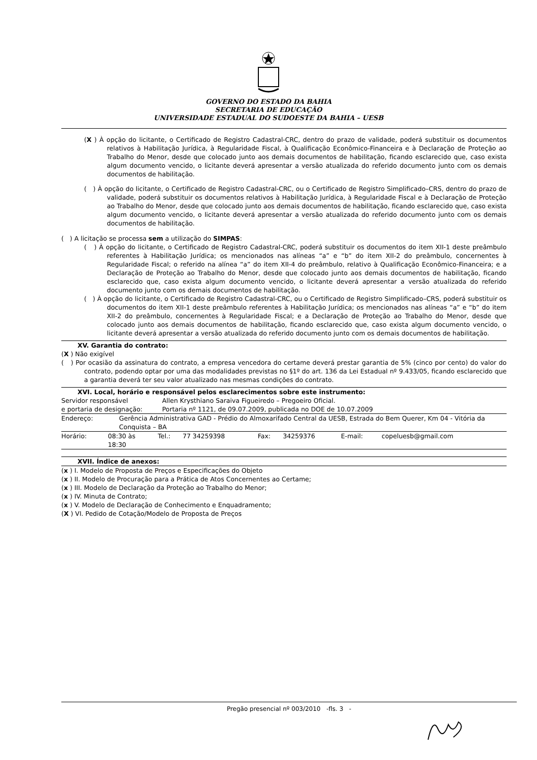GOVERNO DO ESTADO DA BAHIA
SECRETARIA DE EDUCAÇÃO
UNIVERSIDADE ESTADUAL DO SUDOESTE DA BAHIA – UESB
(X ) À opção do licitante, o Certificado de Registro Cadastral-CRC, dentro do prazo de validade, poderá substituir os documentos relativos à Habilitação Jurídica, à Regularidade Fiscal, à Qualificação Econômico-Financeira e à Declaração de Proteção ao Trabalho do Menor, desde que colocado junto aos demais documentos de habilitação, ficando esclarecido que, caso exista algum documento vencido, o licitante deverá apresentar a versão atualizada do referido documento junto com os demais documentos de habilitação.
( ) À opção do licitante, o Certificado de Registro Cadastral-CRC, ou o Certificado de Registro Simplificado–CRS, dentro do prazo de validade, poderá substituir os documentos relativos à Habilitação Jurídica, à Regularidade Fiscal e à Declaração de Proteção ao Trabalho do Menor, desde que colocado junto aos demais documentos de habilitação, ficando esclarecido que, caso exista algum documento vencido, o licitante deverá apresentar a versão atualizada do referido documento junto com os demais documentos de habilitação.
( ) A licitação se processa sem a utilização do SIMPAS:
( ) À opção do licitante, o Certificado de Registro Cadastral-CRC, poderá substituir os documentos do item XII-1 deste preâmbulo referentes à Habilitação Jurídica; os mencionados nas alíneas “a” e “b” do item XII-2 do preâmbulo, concernentes à Regularidade Fiscal; o referido na alínea “a” do item XII-4 do preâmbulo, relativo à Qualificação Econômico-Financeira; e a Declaração de Proteção ao Trabalho do Menor, desde que colocado junto aos demais documentos de habilitação, ficando esclarecido que, caso exista algum documento vencido, o licitante deverá apresentar a versão atualizada do referido documento junto com os demais documentos de habilitação.
( ) À opção do licitante, o Certificado de Registro Cadastral-CRC, ou o Certificado de Registro Simplificado–CRS, poderá substituir os documentos do item XII-1 deste preâmbulo referentes à Habilitação Jurídica; os mencionados nas alíneas “a” e “b” do item XII-2 do preâmbulo, concernentes à Regularidade Fiscal; e a Declaração de Proteção ao Trabalho do Menor, desde que colocado junto aos demais documentos de habilitação, ficando esclarecido que, caso exista algum documento vencido, o licitante deverá apresentar a versão atualizada do referido documento junto com os demais documentos de habilitação.
XV. Garantia do contrato:
(X ) Não exigível
( ) Por ocasião da assinatura do contrato, a empresa vencedora do certame deverá prestar garantia de 5% (cinco por cento) do valor do contrato, podendo optar por uma das modalidades previstas no §1º do art. 136 da Lei Estadual nº 9.433/05, ficando esclarecido que a garantia deverá ter seu valor atualizado nas mesmas condições do contrato.
XVI. Local, horário e responsável pelos esclarecimentos sobre este instrumento:
| Servidor responsável e portaria de designação: | Allen Krysthiano Saraiva Figueiredo – Pregoeiro Oficial. Portaria nº 1121, de 09.07.2009, publicada no DOE de 10.07.2009 |
| Endereço: | Gerência Administrativa GAD - Prédio do Almoxarifado Central da UESB, Estrada do Bem Querer, Km 04 - Vitória da Conquista – BA |
| Horário: | 08:30 às 18:30 | Tel.: | 77 34259398 | Fax: | 34259376 | E-mail: | copeluesb@gmail.com |
XVII. Índice de anexos:
(x ) I. Modelo de Proposta de Preços e Especificações do Objeto
(x ) II. Modelo de Procuração para a Prática de Atos Concernentes ao Certame;
(x ) III. Modelo de Declaração da Proteção ao Trabalho do Menor;
(x ) IV. Minuta de Contrato;
(x ) V. Modelo de Declaração de Conhecimento e Enquadramento;
(X ) VI. Pedido de Cotação/Modelo de Proposta de Preços
Pregão presencial nº 003/2010 -fls. 3 -